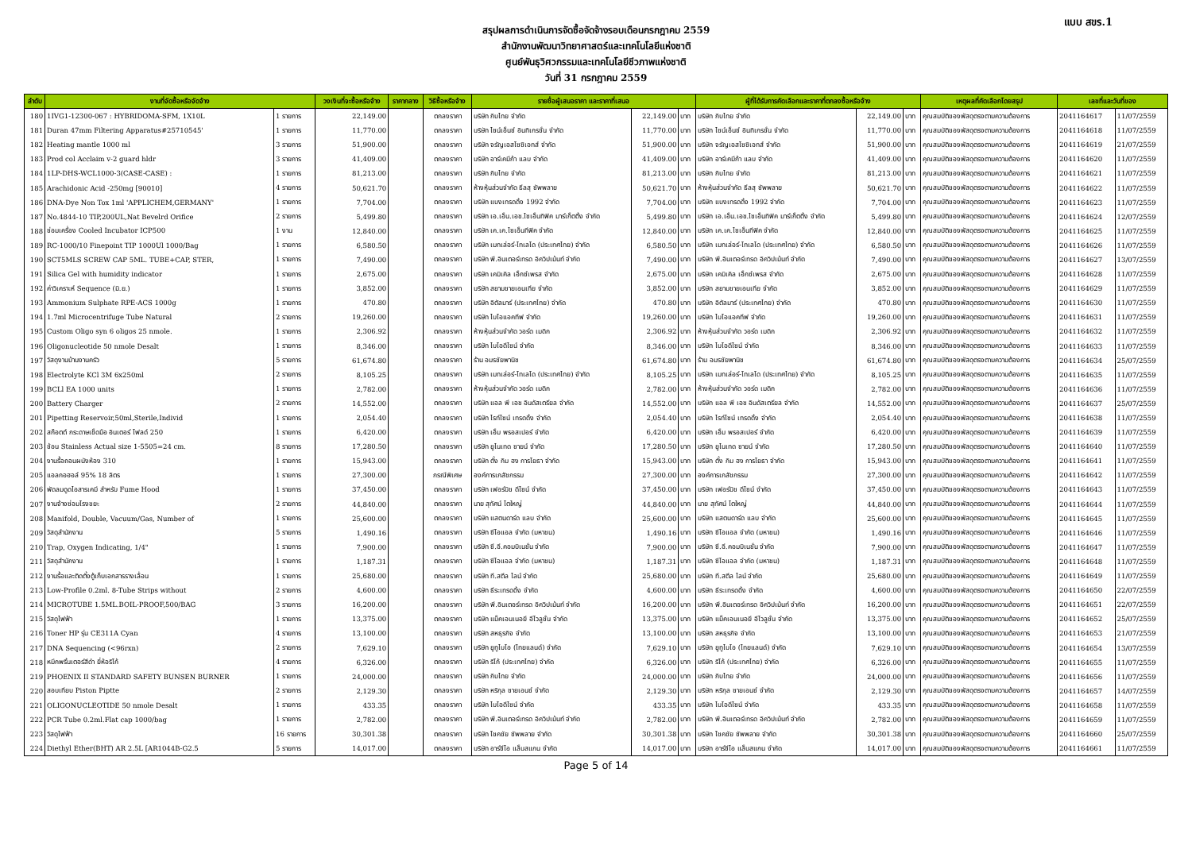แบบ สขร.1
สรุปผลการดำเนินการจัดซื้อจัดจ้างรอบเดือนกรกฎาคม 2559
สำนักงานพัฒนาวิทยาศาสตร์และเทคโนโลยีแห่งชาติ
ศูนย์พันธุวิศวกรรมและเทคโนโลยีชีวภาพแห่งชาติ
วันที่ 31 กรกฎาคม 2559
| ลำดับ | งานที่จัดซื้อหรือจัดจ้าง | | วงเงินที่จะซื้อหรือจ้าง | ราคากลาง | วิธีซื้อหรือจ้าง | รายชื่อผู้เสนอราคา และราคาที่เสนอ | | | ผู้ที่ได้รับการคัดเลือกและราคาที่ตกลงซื้อหรือจ้าง | | | เหตุผลที่คัดเลือกโดยสรุป | เลขที่และวันที่ของ | |
| --- | --- | --- | --- | --- | --- | --- | --- | --- | --- | --- | --- | --- | --- | --- |
| 180 | 1IVG1-12300-067 : HYBRIDOMA-SFM, 1X10L | 1 รายการ | 22,149.00 | | ตกลงราคา | บริษัท กิบไทย จำกัด | 22,149.00 | บาท | บริษัท กิบไทย จำกัด | 22,149.00 | บาท | คุณสมบัติของพัสดุตรงตามความต้องการ | 2041164617 | 11/07/2559 |
| 181 | Duran 47mm Filtering Apparatus#25710545' | 1 รายการ | 11,770.00 | | ตกลงราคา | บริษัท ไซน์เอ็นซ์ อินทิเกรชั่น จำกัด | 11,770.00 | บาท | บริษัท ไซน์เอ็นซ์ อินทิเกรชั่น จำกัด | 11,770.00 | บาท | คุณสมบัติของพัสดุตรงตามความต้องการ | 2041164618 | 11/07/2559 |
| 182 | Heating mantle 1000 ml | 3 รายการ | 51,900.00 | | ตกลงราคา | บริษัท จรัญเอสโซซิเอทส์ จำกัด | 51,900.00 | บาท | บริษัท จรัญเอสโซซิเอทส์ จำกัด | 51,900.00 | บาท | คุณสมบัติของพัสดุตรงตามความต้องการ | 2041164619 | 21/07/2559 |
| 183 | Prod col Acclaim v-2 guard hldr | 3 รายการ | 41,409.00 | | ตกลงราคา | บริษัท อาร์เคมีก้า แลบ จำกัด | 41,409.00 | บาท | บริษัท อาร์เคมีก้า แลบ จำกัด | 41,409.00 | บาท | คุณสมบัติของพัสดุตรงตามความต้องการ | 2041164620 | 11/07/2559 |
| 184 | 1LP-DHS-WCL1000-3(CASE-CASE) : | 1 รายการ | 81,213.00 | | ตกลงราคา | บริษัท กิบไทย จำกัด | 81,213.00 | บาท | บริษัท กิบไทย จำกัด | 81,213.00 | บาท | คุณสมบัติของพัสดุตรงตามความต้องการ | 2041164621 | 11/07/2559 |
| 185 | Arachidonic Acid -250mg [90010] | 4 รายการ | 50,621.70 | | ตกลงราคา | ห้างหุ้นส่วนจำกัด ธีลสุ ซัพพลาย | 50,621.70 | บาท | ห้างหุ้นส่วนจำกัด ธีลสุ ซัพพลาย | 50,621.70 | บาท | คุณสมบัติของพัสดุตรงตามความต้องการ | 2041164622 | 11/07/2559 |
| 186 | DNA-Dye Non Tox 1ml 'APPLICHEM,GERMANY' | 1 รายการ | 7,704.00 | | ตกลงราคา | บริษัท แบงเทรดดิ้ง 1992 จำกัด | 7,704.00 | บาท | บริษัท แบงเทรดดิ้ง 1992 จำกัด | 7,704.00 | บาท | คุณสมบัติของพัสดุตรงตามความต้องการ | 2041164623 | 11/07/2559 |
| 187 | No.4844-10 TIP,200UL,Nat Bevelrd Orifice | 2 รายการ | 5,499.80 | | ตกลงราคา | บริษัท เอ.เอ็น.เอช.ไซเอ็นทิฟิค มาร์เก็ตติ้ง จำกัด | 5,499.80 | บาท | บริษัท เอ.เอ็น.เอช.ไซเอ็นทิฟิค มาร์เก็ตติ้ง จำกัด | 5,499.80 | บาท | คุณสมบัติของพัสดุตรงตามความต้องการ | 2041164624 | 12/07/2559 |
| 188 | ซ่อมเครื่อง Cooled Incubator ICP500 | 1 งาน | 12,840.00 | | ตกลงราคา | บริษัท เค.เค.ไซเอ็นทีฟิค จำกัด | 12,840.00 | บาท | บริษัท เค.เค.ไซเอ็นทีฟิค จำกัด | 12,840.00 | บาท | คุณสมบัติของพัสดุตรงตามความต้องการ | 2041164625 | 11/07/2559 |
| 189 | RC-1000/10 Finepoint TIP 1000Ul 1000/Bag | 1 รายการ | 6,580.50 | | ตกลงราคา | บริษัท เมทเล่อร์-โทเลโด (ประเทศไทย) จำกัด | 6,580.50 | บาท | บริษัท เมทเล่อร์-โทเลโด (ประเทศไทย) จำกัด | 6,580.50 | บาท | คุณสมบัติของพัสดุตรงตามความต้องการ | 2041164626 | 11/07/2559 |
| 190 | SCT5MLS SCREW CAP 5ML. TUBE+CAP, STER, | 1 รายการ | 7,490.00 | | ตกลงราคา | บริษัท พี.อินเตอร์เทรด อิควิปเม้นท์ จำกัด | 7,490.00 | บาท | บริษัท พี.อินเตอร์เทรด อิควิปเม้นท์ จำกัด | 7,490.00 | บาท | คุณสมบัติของพัสดุตรงตามความต้องการ | 2041164627 | 13/07/2559 |
| 191 | Silica Gel with humidity indicator | 1 รายการ | 2,675.00 | | ตกลงราคา | บริษัท เคมิเคิล เอ็กซ์เพรส จำกัด | 2,675.00 | บาท | บริษัท เคมิเคิล เอ็กซ์เพรส จำกัด | 2,675.00 | บาท | คุณสมบัติของพัสดุตรงตามความต้องการ | 2041164628 | 11/07/2559 |
| 192 | ค่าวิเคราะห์ Sequence (มิ.ย.) | 1 รายการ | 3,852.00 | | ตกลงราคา | บริษัท สยามชายเอนเทีย จำกัด | 3,852.00 | บาท | บริษัท สยามชายเอนเทีย จำกัด | 3,852.00 | บาท | คุณสมบัติของพัสดุตรงตามความต้องการ | 2041164629 | 11/07/2559 |
| 193 | Ammonium Sulphate RPE-ACS 1000g | 1 รายการ | 470.80 | | ตกลงราคา | บริษัท อิตัลมาร์ (ประเทศไทย) จำกัด | 470.80 | บาท | บริษัท อิตัลมาร์ (ประเทศไทย) จำกัด | 470.80 | บาท | คุณสมบัติของพัสดุตรงตามความต้องการ | 2041164630 | 11/07/2559 |
| 194 | 1.7ml Microcentrifuge Tube Natural | 2 รายการ | 19,260.00 | | ตกลงราคา | บริษัท ไบโอแอคทีฟ จำกัด | 19,260.00 | บาท | บริษัท ไบโอแอคทีฟ จำกัด | 19,260.00 | บาท | คุณสมบัติของพัสดุตรงตามความต้องการ | 2041164631 | 11/07/2559 |
| 195 | Custom Oligo syn 6 oligos 25 nmole. | 1 รายการ | 2,306.92 | | ตกลงราคา | ห้างหุ้นส่วนจำกัด วอร์ด เมดิก | 2,306.92 | บาท | ห้างหุ้นส่วนจำกัด วอร์ด เมดิก | 2,306.92 | บาท | คุณสมบัติของพัสดุตรงตามความต้องการ | 2041164632 | 11/07/2559 |
| 196 | Oligonucleotide 50 nmole Desalt | 1 รายการ | 8,346.00 | | ตกลงราคา | บริษัท ไบโอดีไซน์ จำกัด | 8,346.00 | บาท | บริษัท ไบโอดีไซน์ จำกัด | 8,346.00 | บาท | คุณสมบัติของพัสดุตรงตามความต้องการ | 2041164633 | 11/07/2559 |
| 197 | วัสดุงานบ้านงานครัว | 5 รายการ | 61,674.80 | | ตกลงราคา | ร้าน อมรชัยพานิช | 61,674.80 | บาท | ร้าน อมรชัยพานิช | 61,674.80 | บาท | คุณสมบัติของพัสดุตรงตามความต้องการ | 2041164634 | 25/07/2559 |
| 198 | Electrolyte KCl 3M 6x250ml | 2 รายการ | 8,105.25 | | ตกลงราคา | บริษัท เมทเล่อร์-โทเลโด (ประเทศไทย) จำกัด | 8,105.25 | บาท | บริษัท เมทเล่อร์-โทเลโด (ประเทศไทย) จำกัด | 8,105.25 | บาท | คุณสมบัติของพัสดุตรงตามความต้องการ | 2041164635 | 11/07/2559 |
| 199 | BCLl EA 1000 units | 1 รายการ | 2,782.00 | | ตกลงราคา | ห้างหุ้นส่วนจำกัด วอร์ด เมดิก | 2,782.00 | บาท | ห้างหุ้นส่วนจำกัด วอร์ด เมดิก | 2,782.00 | บาท | คุณสมบัติของพัสดุตรงตามความต้องการ | 2041164636 | 11/07/2559 |
| 200 | Battery Charger | 2 รายการ | 14,552.00 | | ตกลงราคา | บริษัท แอล พี เอช อินดัสเตรียล จำกัด | 14,552.00 | บาท | บริษัท แอล พี เอช อินดัสเตรียล จำกัด | 14,552.00 | บาท | คุณสมบัติของพัสดุตรงตามความต้องการ | 2041164637 | 25/07/2559 |
| 201 | Pipetting Reservoir,50ml,Sterile,Individ | 1 รายการ | 2,054.40 | | ตกลงราคา | บริษัท ไรท์ไซน์ เทรดดิ้ง จำกัด | 2,054.40 | บาท | บริษัท ไรท์ไซน์ เทรดดิ้ง จำกัด | 2,054.40 | บาท | คุณสมบัติของพัสดุตรงตามความต้องการ | 2041164638 | 11/07/2559 |
| 202 | สก๊อตต์ กระดาษเช็ดมือ อินเตอร์ โฟลด์ 250 | 1 รายการ | 6,420.00 | | ตกลงราคา | บริษัท เอ็ม พรอสเปอร์ จำกัด | 6,420.00 | บาท | บริษัท เอ็ม พรอสเปอร์ จำกัด | 6,420.00 | บาท | คุณสมบัติของพัสดุตรงตามความต้องการ | 2041164639 | 11/07/2559 |
| 203 | ช้อน Stainless Actual size 1-5505=24 cm. | 8 รายการ | 17,280.50 | | ตกลงราคา | บริษัท ยูไนเทด ซายน์ จำกัด | 17,280.50 | บาท | บริษัท ยูไนเทด ซายน์ จำกัด | 17,280.50 | บาท | คุณสมบัติของพัสดุตรงตามความต้องการ | 2041164640 | 11/07/2559 |
| 204 | งานรื้อถอนผนังห้อง 310 | 1 รายการ | 15,943.00 | | ตกลงราคา | บริษัท ตั้ง กิม ฮง การโยธา จำกัด | 15,943.00 | บาท | บริษัท ตั้ง กิม ฮง การโยธา จำกัด | 15,943.00 | บาท | คุณสมบัติของพัสดุตรงตามความต้องการ | 2041164641 | 11/07/2559 |
| 205 | แอลกอฮอล์ 95% 18 ลิตร | 1 รายการ | 27,300.00 | | กรณีพิเศษ | องค์การเภสัชกรรม | 27,300.00 | บาท | องค์การเภสัชกรรม | 27,300.00 | บาท | คุณสมบัติของพัสดุตรงตามความต้องการ | 2041164642 | 11/07/2559 |
| 206 | พัดลมดูดไอสารเคมี สำหรับ Fume Hood | 1 รายการ | 37,450.00 | | ตกลงราคา | บริษัท เฟอร์บิช ดีไซน์ จำกัด | 37,450.00 | บาท | บริษัท เฟอร์บิช ดีไซน์ จำกัด | 37,450.00 | บาท | คุณสมบัติของพัสดุตรงตามความต้องการ | 2041164643 | 11/07/2559 |
| 207 | งานจ้างซ่อมโรงขยะ | 2 รายการ | 44,840.00 | | ตกลงราคา | นาย สุทัศน์ โตใหญ่ | 44,840.00 | บาท | นาย สุทัศน์ โตใหญ่ | 44,840.00 | บาท | คุณสมบัติของพัสดุตรงตามความต้องการ | 2041164644 | 11/07/2559 |
| 208 | Manifold, Double, Vacuum/Gas, Number of | 1 รายการ | 25,600.00 | | ตกลงราคา | บริษัท แสตนดาร์ด แลบ จำกัด | 25,600.00 | บาท | บริษัท แสตนดาร์ด แลบ จำกัด | 25,600.00 | บาท | คุณสมบัติของพัสดุตรงตามความต้องการ | 2041164645 | 11/07/2559 |
| 209 | วัสดุสำนักงาน | 5 รายการ | 1,490.16 | | ตกลงราคา | บริษัท ซีโอแอล จำกัด (มหาชน) | 1,490.16 | บาท | บริษัท ซีโอแอล จำกัด (มหาชน) | 1,490.16 | บาท | คุณสมบัติของพัสดุตรงตามความต้องการ | 2041164646 | 11/07/2559 |
| 210 | Trap, Oxygen Indicating, 1/4" | 1 รายการ | 7,900.00 | | ตกลงราคา | บริษัท ซี.อี.คอมบิเนชั่น จำกัด | 7,900.00 | บาท | บริษัท ซี.อี.คอมบิเนชั่น จำกัด | 7,900.00 | บาท | คุณสมบัติของพัสดุตรงตามความต้องการ | 2041164647 | 11/07/2559 |
| 211 | วัสดุสำนักงาน | 1 รายการ | 1,187.31 | | ตกลงราคา | บริษัท ซีโอแอล จำกัด (มหาชน) | 1,187.31 | บาท | บริษัท ซีโอแอล จำกัด (มหาชน) | 1,187.31 | บาท | คุณสมบัติของพัสดุตรงตามความต้องการ | 2041164648 | 11/07/2559 |
| 212 | งานรื้อและติดตั้งตู้เก็บเอกสารรางเลื่อน | 1 รายการ | 25,680.00 | | ตกลงราคา | บริษัท ที.สตีล ไลน์ จำกัด | 25,680.00 | บาท | บริษัท ที.สตีล ไลน์ จำกัด | 25,680.00 | บาท | คุณสมบัติของพัสดุตรงตามความต้องการ | 2041164649 | 11/07/2559 |
| 213 | Low-Profile 0.2ml. 8-Tube Strips without | 2 รายการ | 4,600.00 | | ตกลงราคา | บริษัท ธีระเทรดดิ้ง จำกัด | 4,600.00 | บาท | บริษัท ธีระเทรดดิ้ง จำกัด | 4,600.00 | บาท | คุณสมบัติของพัสดุตรงตามความต้องการ | 2041164650 | 22/07/2559 |
| 214 | MICROTUBE 1.5ML.BOIL-PROOF,500/BAG | 3 รายการ | 16,200.00 | | ตกลงราคา | บริษัท พี.อินเตอร์เทรด อิควิปเม้นท์ จำกัด | 16,200.00 | บาท | บริษัท พี.อินเตอร์เทรด อิควิปเม้นท์ จำกัด | 16,200.00 | บาท | คุณสมบัติของพัสดุตรงตามความต้องการ | 2041164651 | 22/07/2559 |
| 215 | วัสดุไฟฟ้า | 1 รายการ | 13,375.00 | | ตกลงราคา | บริษัท แม็คเอนเนอยี อีโวลูชั่น จำกัด | 13,375.00 | บาท | บริษัท แม็คเอนเนอยี อีโวลูชั่น จำกัด | 13,375.00 | บาท | คุณสมบัติของพัสดุตรงตามความต้องการ | 2041164652 | 25/07/2559 |
| 216 | Toner HP รุ่น CE311A Cyan | 4 รายการ | 13,100.00 | | ตกลงราคา | บริษัท สหธุรกิจ จำกัด | 13,100.00 | บาท | บริษัท สหธุรกิจ จำกัด | 13,100.00 | บาท | คุณสมบัติของพัสดุตรงตามความต้องการ | 2041164653 | 21/07/2559 |
| 217 | DNA Sequencing (<96rxn) | 2 รายการ | 7,629.10 | | ตกลงราคา | บริษัท ยูทูไบโอ (ไทยแลนด์) จำกัด | 7,629.10 | บาท | บริษัท ยูทูไบโอ (ไทยแลนด์) จำกัด | 7,629.10 | บาท | คุณสมบัติของพัสดุตรงตามความต้องการ | 2041164654 | 13/07/2559 |
| 218 | หมึกพริ้นเตอร์สีดำ ยี่ห้อริโก้ | 4 รายการ | 6,326.00 | | ตกลงราคา | บริษัท ริโก้ (ประเทศไทย) จำกัด | 6,326.00 | บาท | บริษัท ริโก้ (ประเทศไทย) จำกัด | 6,326.00 | บาท | คุณสมบัติของพัสดุตรงตามความต้องการ | 2041164655 | 11/07/2559 |
| 219 | PHOENIX II STANDARD SAFETY BUNSEN BURNER | 1 รายการ | 24,000.00 | | ตกลงราคา | บริษัท กิบไทย จำกัด | 24,000.00 | บาท | บริษัท กิบไทย จำกัด | 24,000.00 | บาท | คุณสมบัติของพัสดุตรงตามความต้องการ | 2041164656 | 11/07/2559 |
| 220 | สอบเทียบ Piston Piptte | 2 รายการ | 2,129.30 | | ตกลงราคา | บริษัท หริกุล ซายเอนซ์ จำกัด | 2,129.30 | บาท | บริษัท หริกุล ซายเอนซ์ จำกัด | 2,129.30 | บาท | คุณสมบัติของพัสดุตรงตามความต้องการ | 2041164657 | 14/07/2559 |
| 221 | OLIGONUCLEOTIDE 50 nmole Desalt | 1 รายการ | 433.35 | | ตกลงราคา | บริษัท ไบโอดีไซน์ จำกัด | 433.35 | บาท | บริษัท ไบโอดีไซน์ จำกัด | 433.35 | บาท | คุณสมบัติของพัสดุตรงตามความต้องการ | 2041164658 | 11/07/2559 |
| 222 | PCR Tube 0.2ml.Flat cap 1000/bag | 1 รายการ | 2,782.00 | | ตกลงราคา | บริษัท พี.อินเตอร์เทรด อิควิปเม้นท์ จำกัด | 2,782.00 | บาท | บริษัท พี.อินเตอร์เทรด อิควิปเม้นท์ จำกัด | 2,782.00 | บาท | คุณสมบัติของพัสดุตรงตามความต้องการ | 2041164659 | 11/07/2559 |
| 223 | วัสดุไฟฟ้า | 16 รายการ | 30,301.38 | | ตกลงราคา | บริษัท โชคชัย ซัพพลาย จำกัด | 30,301.38 | บาท | บริษัท โชคชัย ซัพพลาย จำกัด | 30,301.38 | บาท | คุณสมบัติของพัสดุตรงตามความต้องการ | 2041164660 | 25/07/2559 |
| 224 | Diethyl Ether(BHT) AR 2.5L [AR1044B-G2.5 | 5 รายการ | 14,017.00 | | ตกลงราคา | บริษัท อาร์ซีไอ แล็บสแกน จำกัด | 14,017.00 | บาท | บริษัท อาร์ซีไอ แล็บสแกน จำกัด | 14,017.00 | บาท | คุณสมบัติของพัสดุตรงตามความต้องการ | 2041164661 | 11/07/2559 |
Page 5 of 14